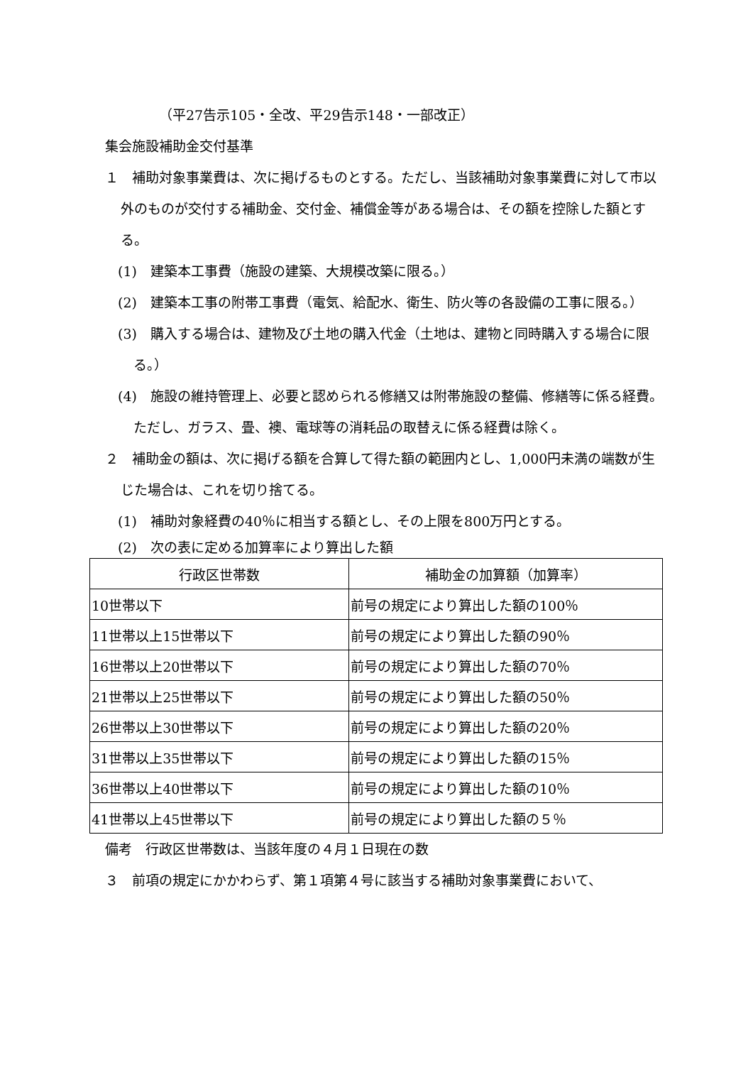（平27告示105・全改、平29告示148・一部改正）
集会施設補助金交付基準
１　補助対象事業費は、次に掲げるものとする。ただし、当該補助対象事業費に対して市以外のものが交付する補助金、交付金、補償金等がある場合は、その額を控除した額とする。
(1)　建築本工事費（施設の建築、大規模改築に限る。）
(2)　建築本工事の附帯工事費（電気、給配水、衛生、防火等の各設備の工事に限る。）
(3)　購入する場合は、建物及び土地の購入代金（土地は、建物と同時購入する場合に限る。）
(4)　施設の維持管理上、必要と認められる修繕又は附帯施設の整備、修繕等に係る経費。ただし、ガラス、畳、襖、電球等の消耗品の取替えに係る経費は除く。
２　補助金の額は、次に掲げる額を合算して得た額の範囲内とし、1,000円未満の端数が生じた場合は、これを切り捨てる。
(1)　補助対象経費の40％に相当する額とし、その上限を800万円とする。
(2)　次の表に定める加算率により算出した額
| 行政区世帯数 | 補助金の加算額（加算率） |
| --- | --- |
| 10世帯以下 | 前号の規定により算出した額の100％ |
| 11世帯以上15世帯以下 | 前号の規定により算出した額の90％ |
| 16世帯以上20世帯以下 | 前号の規定により算出した額の70％ |
| 21世帯以上25世帯以下 | 前号の規定により算出した額の50％ |
| 26世帯以上30世帯以下 | 前号の規定により算出した額の20％ |
| 31世帯以上35世帯以下 | 前号の規定により算出した額の15％ |
| 36世帯以上40世帯以下 | 前号の規定により算出した額の10％ |
| 41世帯以上45世帯以下 | 前号の規定により算出した額の５％ |
備考　行政区世帯数は、当該年度の４月１日現在の数
３　前項の規定にかかわらず、第１項第４号に該当する補助対象事業費において、